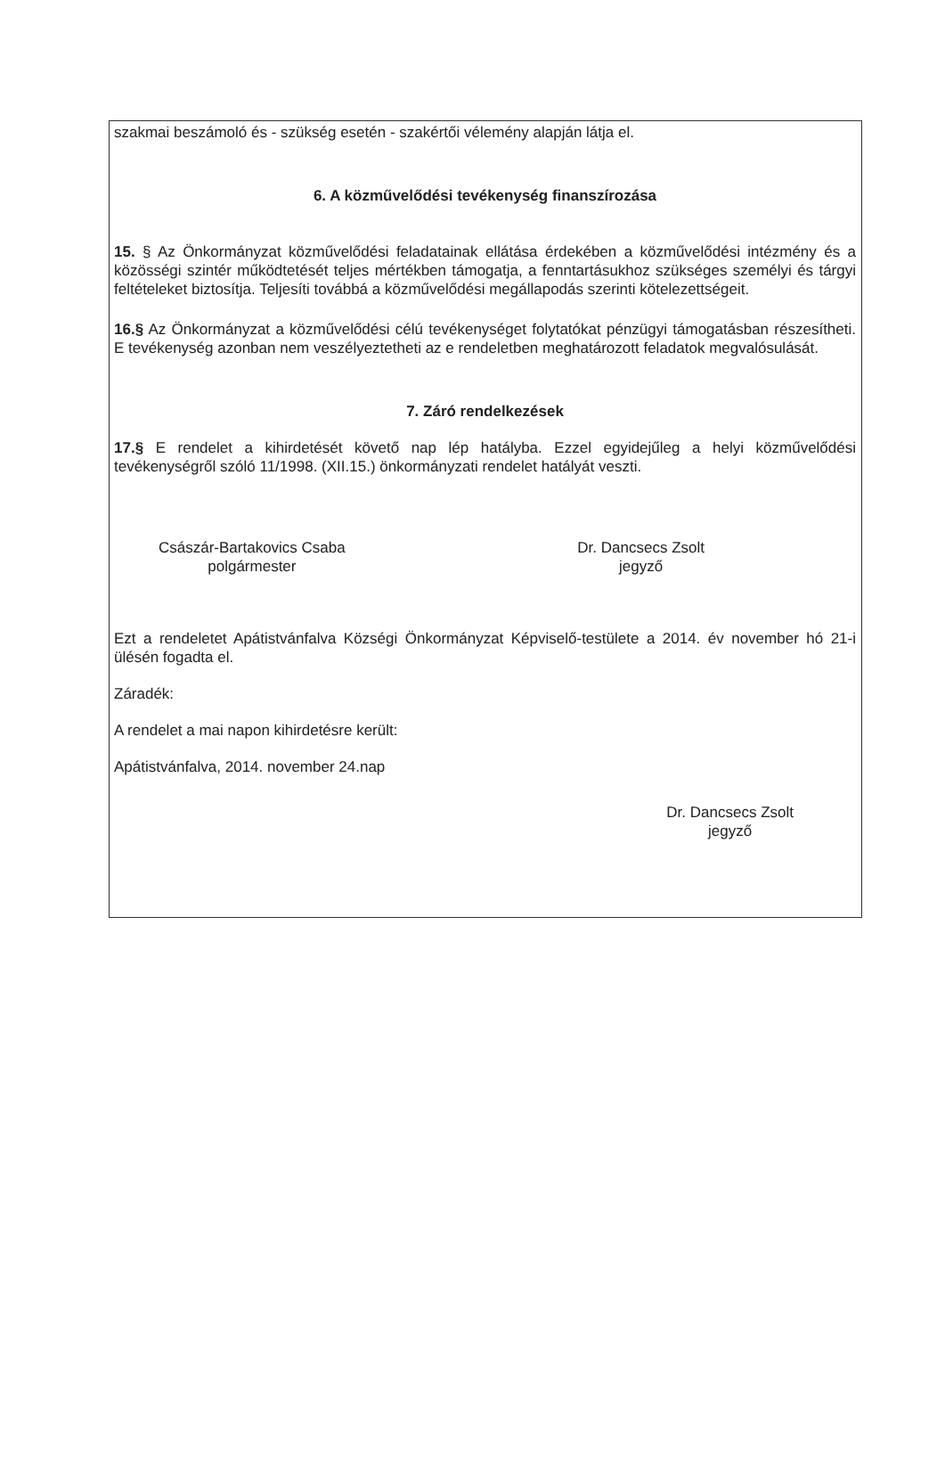szakmai beszámoló és - szükség esetén - szakértői vélemény alapján látja el.
6. A közművelődési tevékenység finanszírozása
15. § Az Önkormányzat közművelődési feladatainak ellátása érdekében a közművelődési intézmény és a közösségi szintér működtetését teljes mértékben támogatja, a fenntartásukhoz szükséges személyi és tárgyi feltételeket biztosítja. Teljesíti továbbá a közművelődési megállapodás szerinti kötelezettségeit.
16.§ Az Önkormányzat a közművelődési célú tevékenységet folytatókat pénzügyi támogatásban részesítheti. E tevékenység azonban nem veszélyeztetheti az e rendeletben meghatározott feladatok megvalósulását.
7. Záró rendelkezések
17.§ E rendelet a kihirdetését követő nap lép hatályba. Ezzel egyidejűleg a helyi közművelődési tevékenységről szóló 11/1998. (XII.15.) önkormányzati rendelet hatályát veszti.
Császár-Bartakovics Csaba
polgármester
Dr. Dancsecs Zsolt
jegyző
Ezt a rendeletet Apátistvánfalva Községi Önkormányzat Képviselő-testülete a 2014. év november hó 21-i ülésén fogadta el.
Záradék:
A rendelet a mai napon kihirdetésre került:
Apátistvánfalva, 2014. november 24.nap
Dr. Dancsecs Zsolt
jegyző